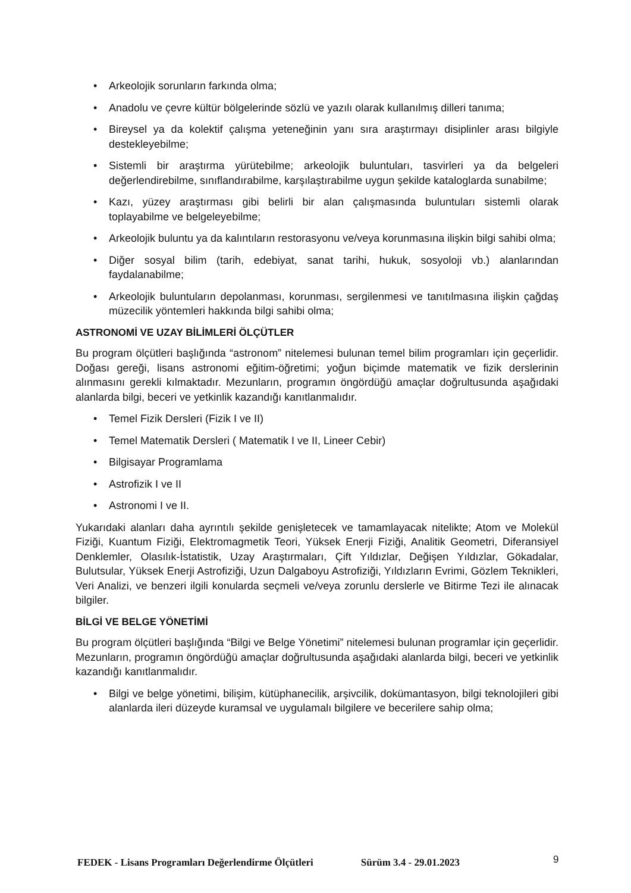• Arkeolojik sorunların farkında olma;
• Anadolu ve çevre kültür bölgelerinde sözlü ve yazılı olarak kullanılmış dilleri tanıma;
• Bireysel ya da kolektif çalışma yeteneğinin yanı sıra araştırmayı disiplinler arası bilgiyle destekleyebilme;
• Sistemli bir araştırma yürütebilme; arkeolojik buluntuları, tasvirleri ya da belgeleri değerlendirebilme, sınıflandırabilme, karşılaştırabilme uygun şekilde kataloglarda sunabilme;
• Kazı, yüzey araştırması gibi belirli bir alan çalışmasında buluntuları sistemli olarak toplayabilme ve belgeleyebilme;
• Arkeolojik buluntu ya da kalıntıların restorasyonu ve/veya korunmasına ilişkin bilgi sahibi olma;
• Diğer sosyal bilim (tarih, edebiyat, sanat tarihi, hukuk, sosyoloji vb.) alanlarından faydalanabilme;
• Arkeolojik buluntuların depolanması, korunması, sergilenmesi ve tanıtılmasına ilişkin çağdaş müzecilik yöntemleri hakkında bilgi sahibi olma;
ASTRONOMİ VE UZAY BİLİMLERİ ÖLÇÜTLER
Bu program ölçütleri başlığında “astronom” nitelemesi bulunan temel bilim programları için geçerlidir. Doğası gereği, lisans astronomi eğitim-öğretimi; yoğun biçimde matematik ve fizik derslerinin alınmasını gerekli kılmaktadır. Mezunların, programın öngördüğü amaçlar doğrultusunda aşağıdaki alanlarda bilgi, beceri ve yetkinlik kazandığı kanıtlanmalıdır.
• Temel Fizik Dersleri (Fizik I ve II)
• Temel Matematik Dersleri ( Matematik I ve II, Lineer Cebir)
• Bilgisayar Programlama
• Astrofizik I ve II
• Astronomi I ve II.
Yukarıdaki alanları daha ayrıntılı şekilde genişletecek ve tamamlayacak nitelikte; Atom ve Molekül Fiziği, Kuantum Fiziği, Elektromagmetik Teori, Yüksek Enerji Fiziği, Analitik Geometri, Diferansiyel Denklemler, Olasılık-İstatistik, Uzay Araştırmaları, Çift Yıldızlar, Değişen Yıldızlar, Gökadalar, Bulutsular, Yüksek Enerji Astrofiziği, Uzun Dalgaboyu Astrofiziği, Yıldızların Evrimi, Gözlem Teknikleri, Veri Analizi, ve benzeri ilgili konularda seçmeli ve/veya zorunlu derslerle ve Bitirme Tezi ile alınacak bilgiler.
BİLGİ VE BELGE YÖNETİMİ
Bu program ölçütleri başlığında “Bilgi ve Belge Yönetimi” nitelemesi bulunan programlar için geçerlidir. Mezunların, programın öngördüğü amaçlar doğrultusunda aşağıdaki alanlarda bilgi, beceri ve yetkinlik kazandığı kanıtlanmalıdır.
• Bilgi ve belge yönetimi, bilişim, kütüphanecilik, arşivcilik, dokümantasyon, bilgi teknolojileri gibi alanlarda ileri düzeyde kuramsal ve uygulamalı bilgilere ve becerilere sahip olma;
FEDEK - Lisans Programları Değerlendirme Ölçütleri Sürüm 3.4 - 29.01.2023 9